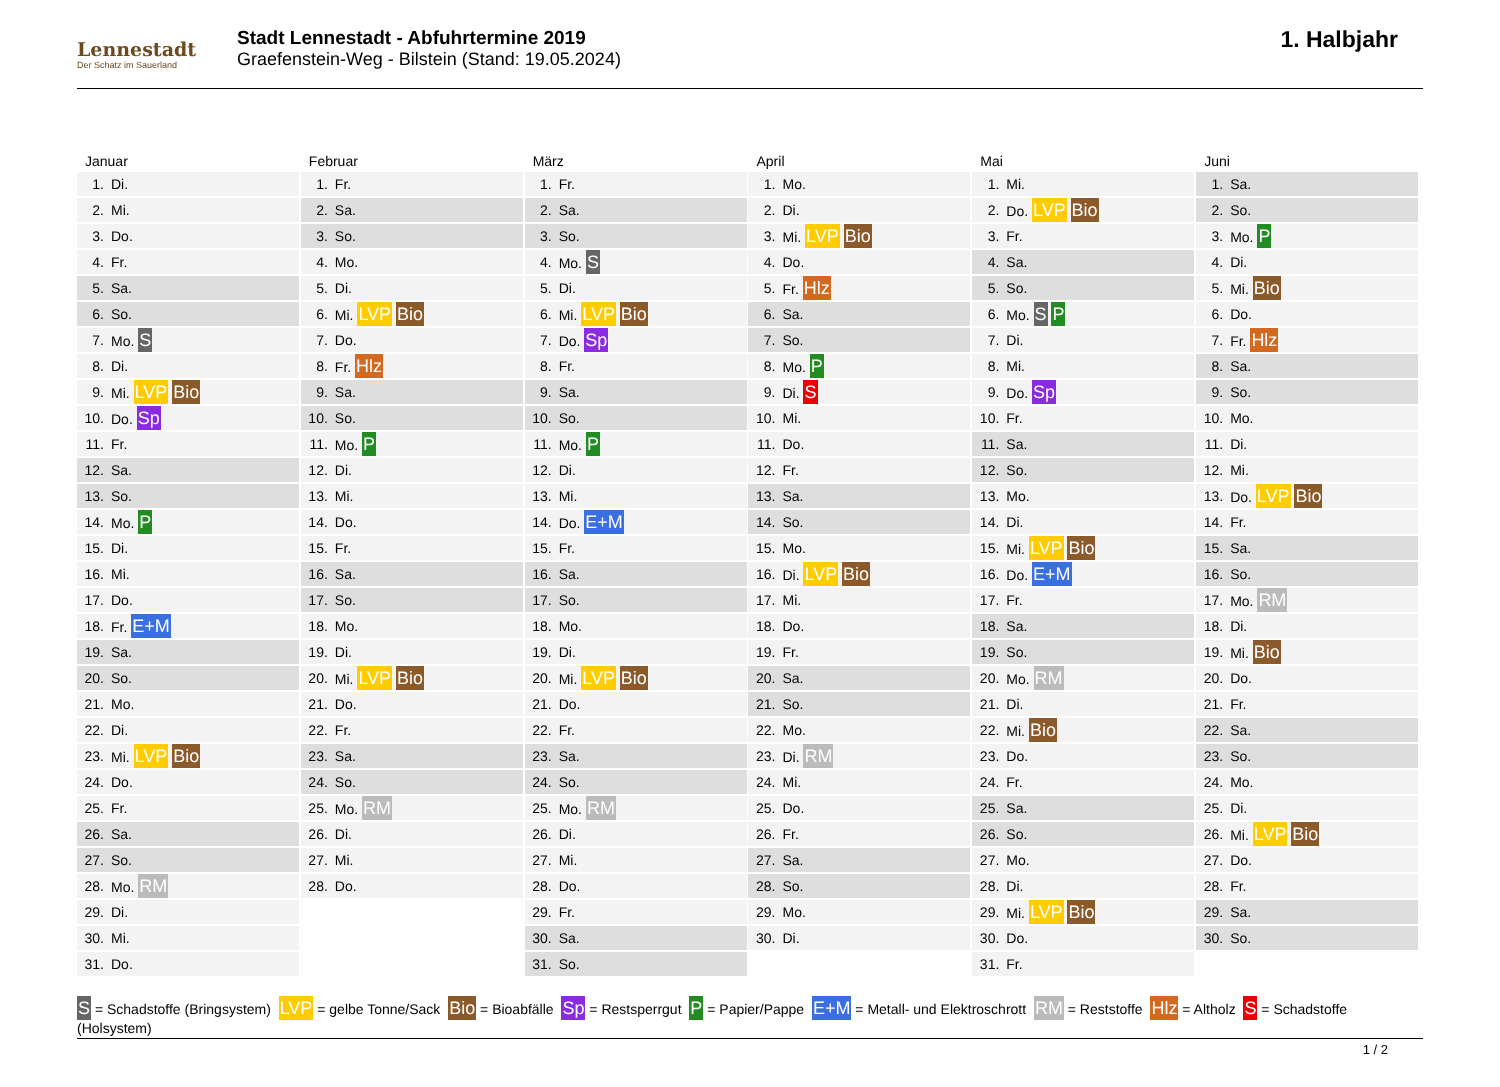Lennestadt
Der Schatz im Sauerland
Stadt Lennestadt - Abfuhrtermine 2019
Graefenstein-Weg - Bilstein (Stand: 19.05.2024)
1. Halbjahr
Januar
| 1. | Di. |
| 2. | Mi. |
| 3. | Do. |
| 4. | Fr. |
| 5. | Sa. |
| 6. | So. |
| 7. | Mo. S |
| 8. | Di. |
| 9. | Mi. LVP Bio |
| 10. | Do. Sp |
| 11. | Fr. |
| 12. | Sa. |
| 13. | So. |
| 14. | Mo. P |
| 15. | Di. |
| 16. | Mi. |
| 17. | Do. |
| 18. | Fr. E+M |
| 19. | Sa. |
| 20. | So. |
| 21. | Mo. |
| 22. | Di. |
| 23. | Mi. LVP Bio |
| 24. | Do. |
| 25. | Fr. |
| 26. | Sa. |
| 27. | So. |
| 28. | Mo. RM |
| 29. | Di. |
| 30. | Mi. |
| 31. | Do. |
Februar
| 1. | Fr. |
| 2. | Sa. |
| 3. | So. |
| 4. | Mo. |
| 5. | Di. |
| 6. | Mi. LVP Bio |
| 7. | Do. |
| 8. | Fr. Hlz |
| 9. | Sa. |
| 10. | So. |
| 11. | Mo. P |
| 12. | Di. |
| 13. | Mi. |
| 14. | Do. |
| 15. | Fr. |
| 16. | Sa. |
| 17. | So. |
| 18. | Mo. |
| 19. | Di. |
| 20. | Mi. LVP Bio |
| 21. | Do. |
| 22. | Fr. |
| 23. | Sa. |
| 24. | So. |
| 25. | Mo. RM |
| 26. | Di. |
| 27. | Mi. |
| 28. | Do. |
März
| 1. | Fr. |
| 2. | Sa. |
| 3. | So. |
| 4. | Mo. S |
| 5. | Di. |
| 6. | Mi. LVP Bio |
| 7. | Do. Sp |
| 8. | Fr. |
| 9. | Sa. |
| 10. | So. |
| 11. | Mo. P |
| 12. | Di. |
| 13. | Mi. |
| 14. | Do. E+M |
| 15. | Fr. |
| 16. | Sa. |
| 17. | So. |
| 18. | Mo. |
| 19. | Di. |
| 20. | Mi. LVP Bio |
| 21. | Do. |
| 22. | Fr. |
| 23. | Sa. |
| 24. | So. |
| 25. | Mo. RM |
| 26. | Di. |
| 27. | Mi. |
| 28. | Do. |
| 29. | Fr. |
| 30. | Sa. |
| 31. | So. |
April
| 1. | Mo. |
| 2. | Di. |
| 3. | Mi. LVP Bio |
| 4. | Do. |
| 5. | Fr. Hlz |
| 6. | Sa. |
| 7. | So. |
| 8. | Mo. P |
| 9. | Di. S |
| 10. | Mi. |
| 11. | Do. |
| 12. | Fr. |
| 13. | Sa. |
| 14. | So. |
| 15. | Mo. |
| 16. | Di. LVP Bio |
| 17. | Mi. |
| 18. | Do. |
| 19. | Fr. |
| 20. | Sa. |
| 21. | So. |
| 22. | Mo. |
| 23. | Di. RM |
| 24. | Mi. |
| 25. | Do. |
| 26. | Fr. |
| 27. | Sa. |
| 28. | So. |
| 29. | Mo. |
| 30. | Di. |
Mai
| 1. | Mi. |
| 2. | Do. LVP Bio |
| 3. | Fr. |
| 4. | Sa. |
| 5. | So. |
| 6. | Mo. S P |
| 7. | Di. |
| 8. | Mi. |
| 9. | Do. Sp |
| 10. | Fr. |
| 11. | Sa. |
| 12. | So. |
| 13. | Mo. |
| 14. | Di. |
| 15. | Mi. LVP Bio |
| 16. | Do. E+M |
| 17. | Fr. |
| 18. | Sa. |
| 19. | So. |
| 20. | Mo. RM |
| 21. | Di. |
| 22. | Mi. Bio |
| 23. | Do. |
| 24. | Fr. |
| 25. | Sa. |
| 26. | So. |
| 27. | Mo. |
| 28. | Di. |
| 29. | Mi. LVP Bio |
| 30. | Do. |
| 31. | Fr. |
Juni
| 1. | Sa. |
| 2. | So. |
| 3. | Mo. P |
| 4. | Di. |
| 5. | Mi. Bio |
| 6. | Do. |
| 7. | Fr. Hlz |
| 8. | Sa. |
| 9. | So. |
| 10. | Mo. |
| 11. | Di. |
| 12. | Mi. |
| 13. | Do. LVP Bio |
| 14. | Fr. |
| 15. | Sa. |
| 16. | So. |
| 17. | Mo. RM |
| 18. | Di. |
| 19. | Mi. Bio |
| 20. | Do. |
| 21. | Fr. |
| 22. | Sa. |
| 23. | So. |
| 24. | Mo. |
| 25. | Di. |
| 26. | Mi. LVP Bio |
| 27. | Do. |
| 28. | Fr. |
| 29. | Sa. |
| 30. | So. |
S = Schadstoffe (Bringsystem) LVP = gelbe Tonne/Sack Bio = Bioabfälle Sp = Restsperrgut P = Papier/Pappe E+M = Metall- und Elektroschrott RM = Reststoffe Hlz = Altholz S = Schadstoffe (Holsystem)
1 / 2